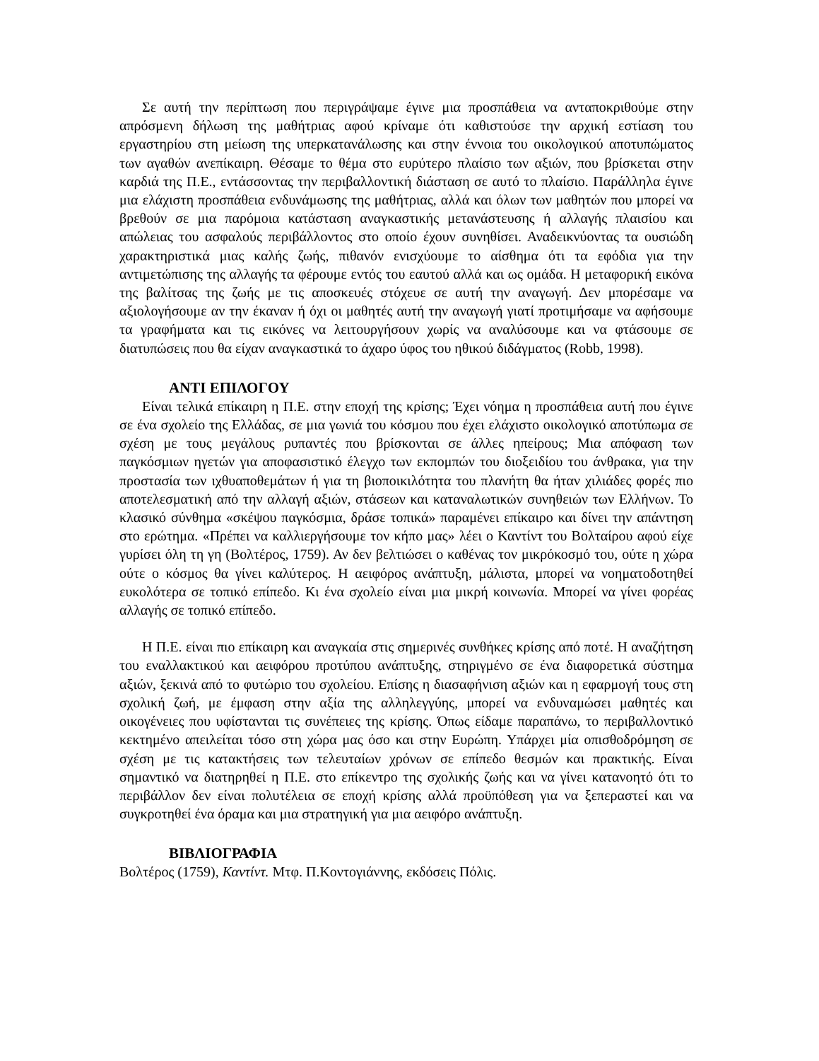Σε αυτή την περίπτωση που περιγράψαμε έγινε μια προσπάθεια να ανταποκριθούμε στην απρόσμενη δήλωση της μαθήτριας αφού κρίναμε ότι καθιστούσε την αρχική εστίαση του εργαστηρίου στη μείωση της υπερκατανάλωσης και στην έννοια του οικολογικού αποτυπώματος των αγαθών ανεπίκαιρη. Θέσαμε το θέμα στο ευρύτερο πλαίσιο των αξιών, που βρίσκεται στην καρδιά της Π.Ε., εντάσσοντας την περιβαλλοντική διάσταση σε αυτό το πλαίσιο. Παράλληλα έγινε μια ελάχιστη προσπάθεια ενδυνάμωσης της μαθήτριας, αλλά και όλων των μαθητών που μπορεί να βρεθούν σε μια παρόμοια κατάσταση αναγκαστικής μετανάστευσης ή αλλαγής πλαισίου και απώλειας του ασφαλούς περιβάλλοντος στο οποίο έχουν συνηθίσει. Αναδεικνύοντας τα ουσιώδη χαρακτηριστικά μιας καλής ζωής, πιθανόν ενισχύουμε το αίσθημα ότι τα εφόδια για την αντιμετώπισης της αλλαγής τα φέρουμε εντός του εαυτού αλλά και ως ομάδα. Η μεταφορική εικόνα της βαλίτσας της ζωής με τις αποσκευές στόχευε σε αυτή την αναγωγή. Δεν μπορέσαμε να αξιολογήσουμε αν την έκαναν ή όχι οι μαθητές αυτή την αναγωγή γιατί προτιμήσαμε να αφήσουμε τα γραφήματα και τις εικόνες να λειτουργήσουν χωρίς να αναλύσουμε και να φτάσουμε σε διατυπώσεις που θα είχαν αναγκαστικά το άχαρο ύφος του ηθικού διδάγματος (Robb, 1998).
ΑΝΤΙ ΕΠΙΛΟΓΟΥ
Είναι τελικά επίκαιρη η Π.Ε. στην εποχή της κρίσης; Έχει νόημα η προσπάθεια αυτή που έγινε σε ένα σχολείο της Ελλάδας, σε μια γωνιά του κόσμου που έχει ελάχιστο οικολογικό αποτύπωμα σε σχέση με τους μεγάλους ρυπαντές που βρίσκονται σε άλλες ηπείρους; Μια απόφαση των παγκόσμιων ηγετών για αποφασιστικό έλεγχο των εκπομπών του διοξειδίου του άνθρακα, για την προστασία των ιχθυαποθεμάτων ή για τη βιοποικιλότητα του πλανήτη θα ήταν χιλιάδες φορές πιο αποτελεσματική από την αλλαγή αξιών, στάσεων και καταναλωτικών συνηθειών των Ελλήνων. Το κλασικό σύνθημα «σκέψου παγκόσμια, δράσε τοπικά» παραμένει επίκαιρο και δίνει την απάντηση στο ερώτημα. «Πρέπει να καλλιεργήσουμε τον κήπο μας» λέει ο Καντίντ του Βολταίρου αφού είχε γυρίσει όλη τη γη (Βολτέρος, 1759). Αν δεν βελτιώσει ο καθένας τον μικρόκοσμό του, ούτε η χώρα ούτε ο κόσμος θα γίνει καλύτερος. Η αειφόρος ανάπτυξη, μάλιστα, μπορεί να νοηματοδοτηθεί ευκολότερα σε τοπικό επίπεδο. Κι ένα σχολείο είναι μια μικρή κοινωνία. Μπορεί να γίνει φορέας αλλαγής σε τοπικό επίπεδο.
Η Π.Ε. είναι πιο επίκαιρη και αναγκαία στις σημερινές συνθήκες κρίσης από ποτέ. Η αναζήτηση του εναλλακτικού και αειφόρου προτύπου ανάπτυξης, στηριγμένο σε ένα διαφορετικά σύστημα αξιών, ξεκινά από το φυτώριο του σχολείου. Επίσης η διασαφήνιση αξιών και η εφαρμογή τους στη σχολική ζωή, με έμφαση στην αξία της αλληλεγγύης, μπορεί να ενδυναμώσει μαθητές και οικογένειες που υφίστανται τις συνέπειες της κρίσης. Όπως είδαμε παραπάνω, το περιβαλλοντικό κεκτημένο απειλείται τόσο στη χώρα μας όσο και στην Ευρώπη. Υπάρχει μία οπισθοδρόμηση σε σχέση με τις κατακτήσεις των τελευταίων χρόνων σε επίπεδο θεσμών και πρακτικής. Είναι σημαντικό να διατηρηθεί η Π.Ε. στο επίκεντρο της σχολικής ζωής και να γίνει κατανοητό ότι το περιβάλλον δεν είναι πολυτέλεια σε εποχή κρίσης αλλά προϋπόθεση για να ξεπεραστεί και να συγκροτηθεί ένα όραμα και μια στρατηγική για μια αειφόρο ανάπτυξη.
ΒΙΒΛΙΟΓΡΑΦΙΑ
Βολτέρος (1759), Καντίντ. Μτφ. Π.Κοντογιάννης, εκδόσεις Πόλις.